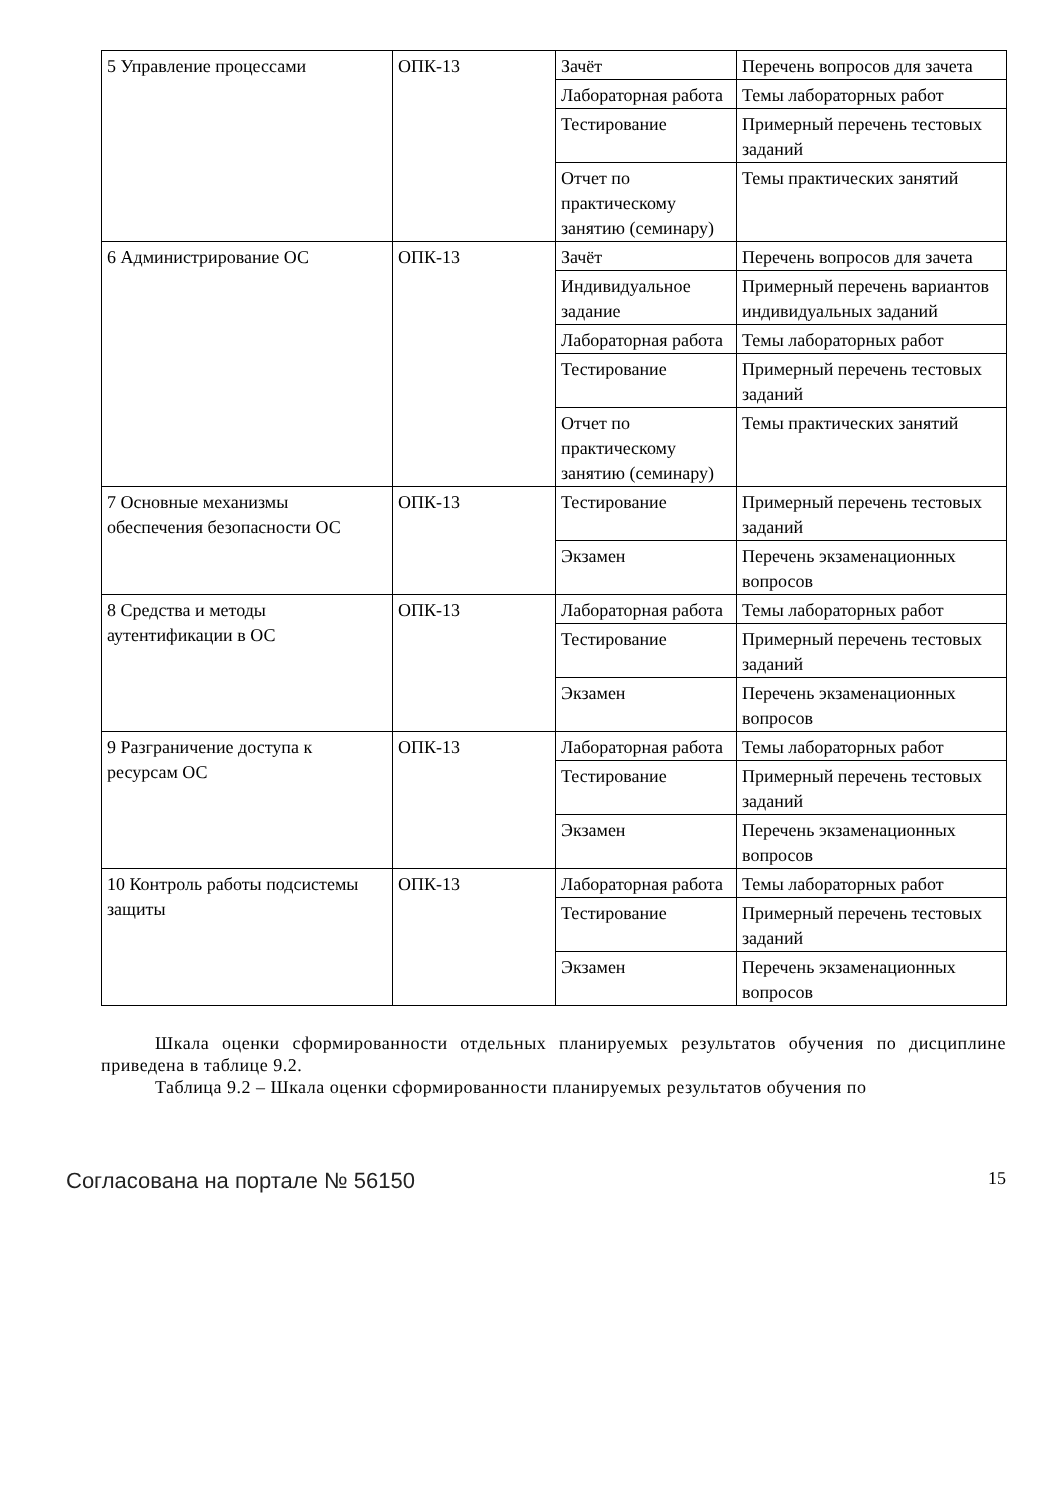| 5 Управление процессами | ОПК-13 | Зачёт | Перечень вопросов для зачета |
| | | Лабораторная работа | Темы лабораторных работ |
| | | Тестирование | Примерный перечень тестовых заданий |
| | | Отчет по практическому занятию (семинару) | Темы практических занятий |
| 6 Администрирование ОС | ОПК-13 | Зачёт | Перечень вопросов для зачета |
| | | Индивидуальное задание | Примерный перечень вариантов индивидуальных заданий |
| | | Лабораторная работа | Темы лабораторных работ |
| | | Тестирование | Примерный перечень тестовых заданий |
| | | Отчет по практическому занятию (семинару) | Темы практических занятий |
| 7 Основные механизмы обеспечения безопасности ОС | ОПК-13 | Тестирование | Примерный перечень тестовых заданий |
| | | Экзамен | Перечень экзаменационных вопросов |
| 8 Средства и методы аутентификации в ОС | ОПК-13 | Лабораторная работа | Темы лабораторных работ |
| | | Тестирование | Примерный перечень тестовых заданий |
| | | Экзамен | Перечень экзаменационных вопросов |
| 9 Разграничение доступа к ресурсам ОС | ОПК-13 | Лабораторная работа | Темы лабораторных работ |
| | | Тестирование | Примерный перечень тестовых заданий |
| | | Экзамен | Перечень экзаменационных вопросов |
| 10 Контроль работы подсистемы защиты | ОПК-13 | Лабораторная работа | Темы лабораторных работ |
| | | Тестирование | Примерный перечень тестовых заданий |
| | | Экзамен | Перечень экзаменационных вопросов |
Шкала оценки сформированности отдельных планируемых результатов обучения по дисциплине приведена в таблице 9.2.
Таблица 9.2 – Шкала оценки сформированности планируемых результатов обучения по
Согласована на портале № 56150 15